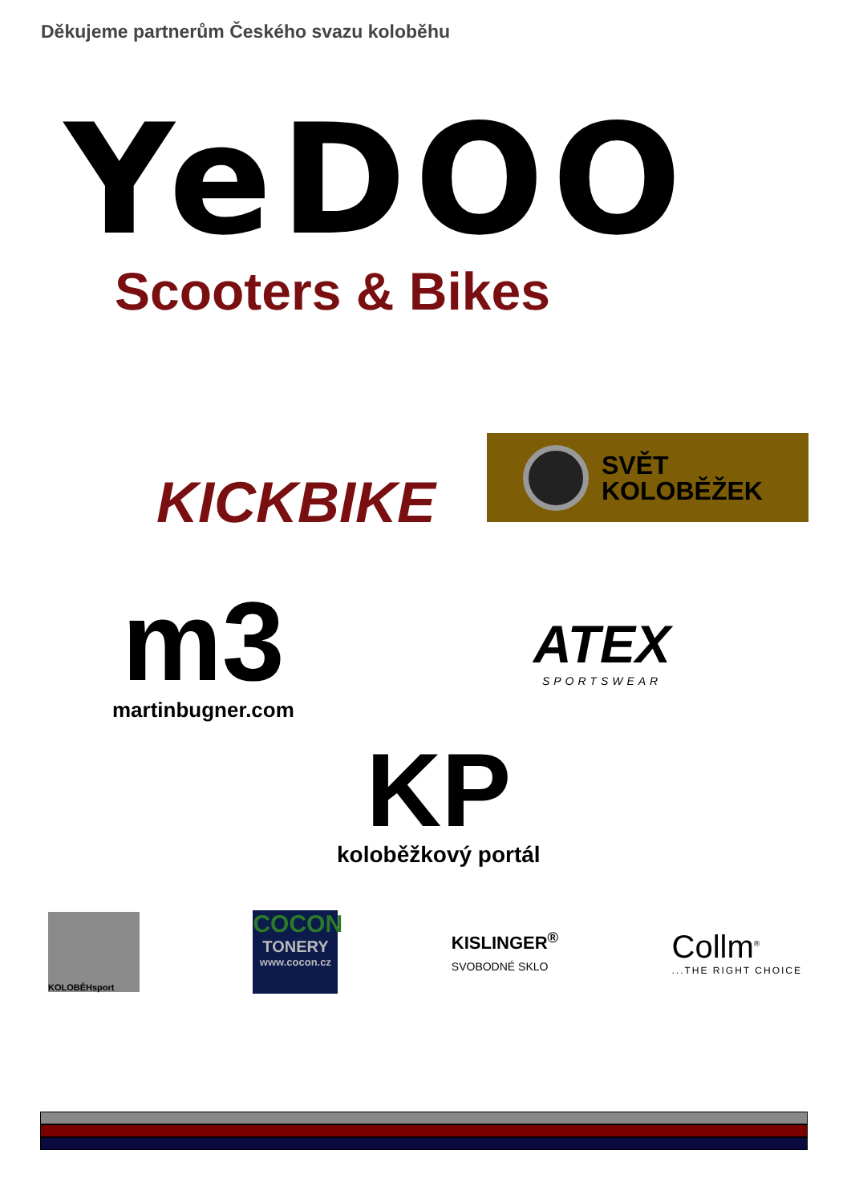Děkujeme partnerům Českého svazu koloběhu
YeDOO
Scooters & Bikes
KICKBIKE
SVĚT
KOLOBĚŽEK
m3
martinbugner.com
ATEX
SPORTSWEAR
KP
koloběžkový portál
KOLOBĚHsport
COCON
TONERY
www.cocon.cz
KISLINGER<sup>®</sup>
SVOBODNÉ SKLO
Collm<sup>®</sup>
...THE RIGHT CHOICE